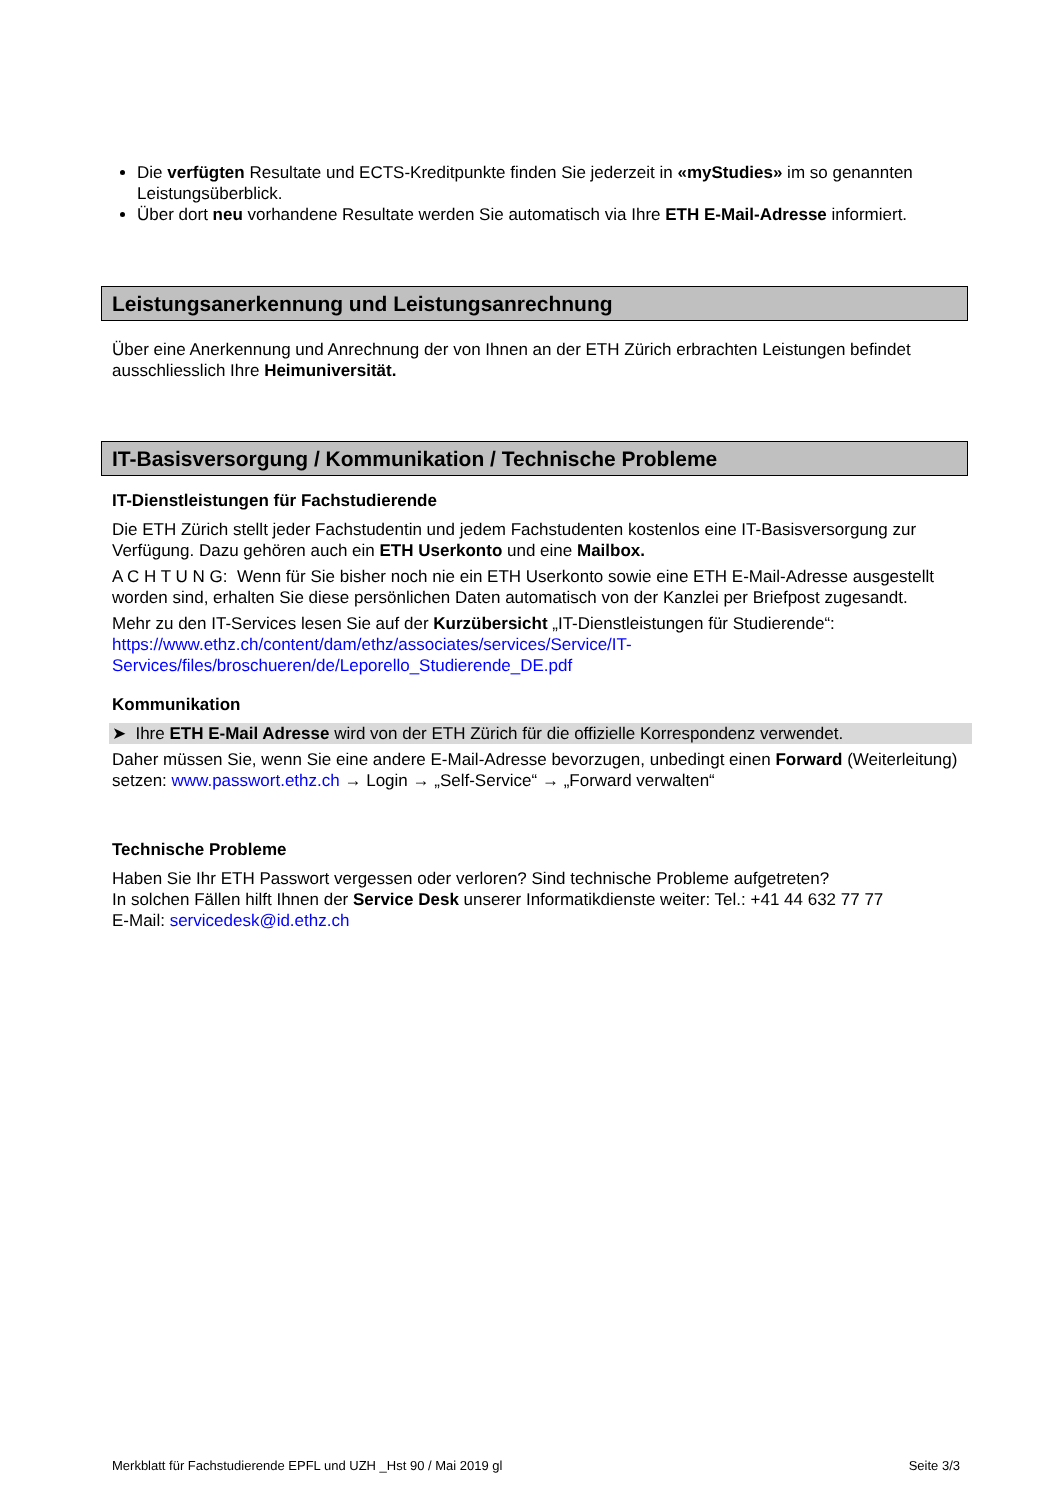Die verfügten Resultate und ECTS-Kreditpunkte finden Sie jederzeit in «myStudies» im so genannten Leistungsüberblick.
Über dort neu vorhandene Resultate werden Sie automatisch via Ihre ETH E-Mail-Adresse informiert.
Leistungsanerkennung und Leistungsanrechnung
Über eine Anerkennung und Anrechnung der von Ihnen an der ETH Zürich erbrachten Leistungen befindet ausschliesslich Ihre Heimuniversität.
IT-Basisversorgung / Kommunikation / Technische Probleme
IT-Dienstleistungen für Fachstudierende
Die ETH Zürich stellt jeder Fachstudentin und jedem Fachstudenten kostenlos eine IT-Basisversorgung zur Verfügung. Dazu gehören auch ein ETH Userkonto und eine Mailbox.
A C H T U N G: Wenn für Sie bisher noch nie ein ETH Userkonto sowie eine ETH E-Mail-Adresse ausgestellt worden sind, erhalten Sie diese persönlichen Daten automatisch von der Kanzlei per Briefpost zugesandt.
Mehr zu den IT-Services lesen Sie auf der Kurzübersicht „IT-Dienstleistungen für Studierende“:
https://www.ethz.ch/content/dam/ethz/associates/services/Service/IT-
Services/files/broschueren/de/Leporello_Studierende_DE.pdf
Kommunikation
➤ Ihre ETH E-Mail Adresse wird von der ETH Zürich für die offizielle Korrespondenz verwendet.
Daher müssen Sie, wenn Sie eine andere E-Mail-Adresse bevorzugen, unbedingt einen Forward (Weiterleitung) setzen: www.passwort.ethz.ch → Login → „Self-Service“ → „Forward verwalten“
Technische Probleme
Haben Sie Ihr ETH Passwort vergessen oder verloren? Sind technische Probleme aufgetreten?
In solchen Fällen hilft Ihnen der Service Desk unserer Informatikdienste weiter: Tel.: +41 44 632 77 77
E-Mail: servicedesk@id.ethz.ch
Merkblatt für Fachstudierende EPFL und UZH _Hst 90 / Mai 2019 gl Seite 3/3